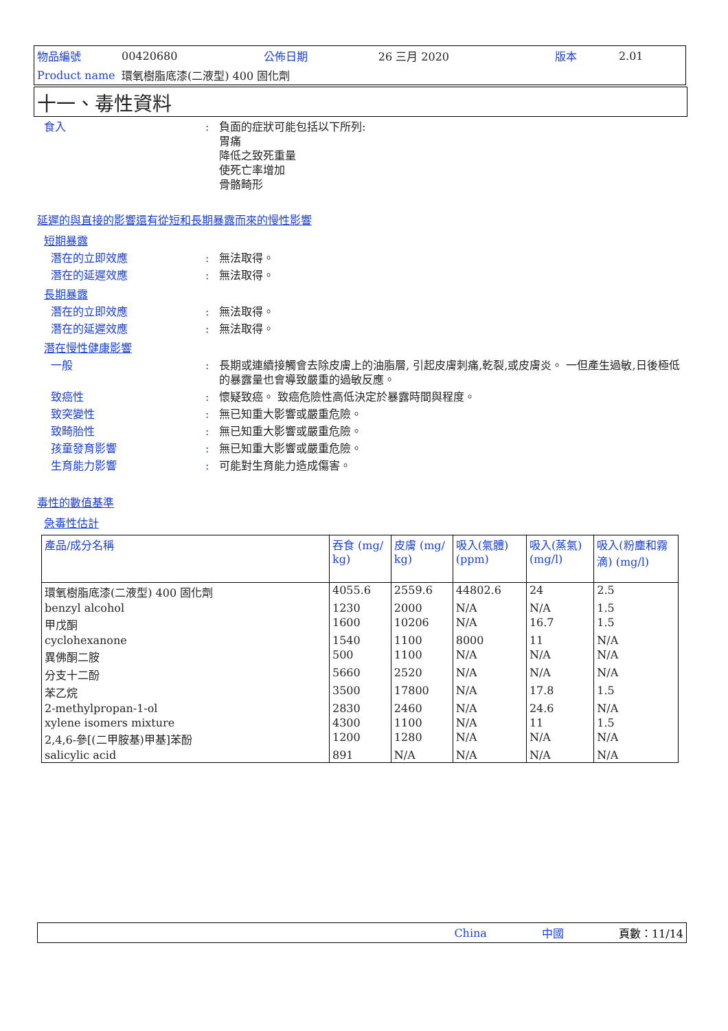| 物品編號 | 00420680 | 公佈日期 | 26 三月 2020 | 版本 | 2.01 |
| Product name | 環氧樹脂底漆(二液型) 400 固化劑 | | | | |
十一、毒性資料
食入 : 負面的症狀可能包括以下所列:
胃痛
降低之致死重量
使死亡率增加
骨骼畸形
延遲的與直接的影響還有從短和長期暴露而來的慢性影響
短期暴露
潛在的立即效應 : 無法取得。
潛在的延遲效應 : 無法取得。
長期暴露
潛在的立即效應 : 無法取得。
潛在的延遲效應 : 無法取得。
潛在慢性健康影響
一般 : 長期或連續接觸會去除皮膚上的油脂層, 引起皮膚刺痛,乾裂,或皮膚炎。 一但產生過敏,日後極低的暴露量也會導致嚴重的過敏反應。
致癌性 : 懷疑致癌。 致癌危險性高低決定於暴露時間與程度。
致突變性 : 無已知重大影響或嚴重危險。
致畸胎性 : 無已知重大影響或嚴重危險。
孩童發育影響 : 無已知重大影響或嚴重危險。
生育能力影響 : 可能對生育能力造成傷害。
毒性的數值基準
急毒性估計
| 產品/成分名稱 | 吞食 (mg/ kg) | 皮膚 (mg/ kg) | 吸入(氣體) (ppm) | 吸入(蒸氣) (mg/l) | 吸入(粉塵和霧滴) (mg/l) |
| --- | --- | --- | --- | --- | --- |
| 環氧樹脂底漆(二液型) 400 固化劑 | 4055.6 | 2559.6 | 44802.6 | 24 | 2.5 |
| benzyl alcohol | 1230 | 2000 | N/A | N/A | 1.5 |
| 甲戊酮 | 1600 | 10206 | N/A | 16.7 | 1.5 |
| cyclohexanone | 1540 | 1100 | 8000 | 11 | N/A |
| 異佛酮二胺 | 500 | 1100 | N/A | N/A | N/A |
| 分支十二酚 | 5660 | 2520 | N/A | N/A | N/A |
| 苯乙烷 | 3500 | 17800 | N/A | 17.8 | 1.5 |
| 2-methylpropan-1-ol | 2830 | 2460 | N/A | 24.6 | N/A |
| xylene isomers mixture | 4300 | 1100 | N/A | 11 | 1.5 |
| 2,4,6-參[(二甲胺基)甲基]苯酚 | 1200 | 1280 | N/A | N/A | N/A |
| salicylic acid | 891 | N/A | N/A | N/A | N/A |
China 中國 頁數：11/14